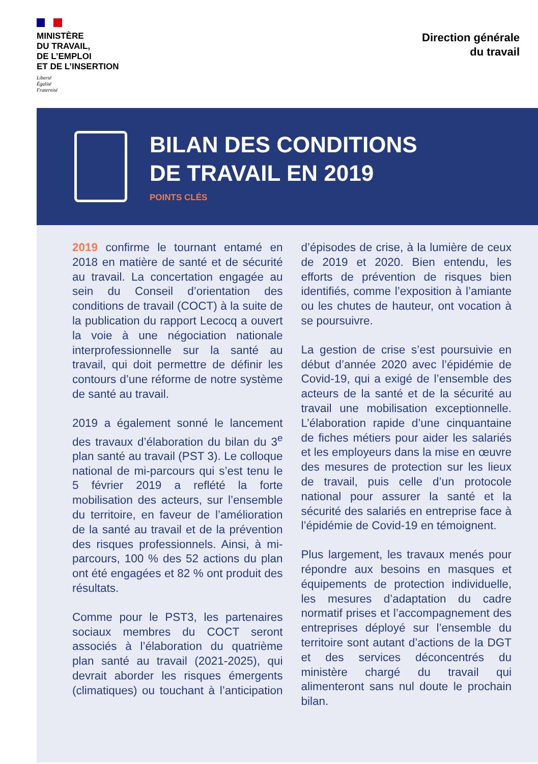MINISTÈRE
DU TRAVAIL,
DE L’EMPLOI
ET DE L’INSERTION
Liberté
Égalité
Fraternité
Direction générale
du travail
BILAN DES CONDITIONS
DE TRAVAIL EN 2019
POINTS CLÉS
2019 confirme le tournant entamé en 2018 en matière de santé et de sécurité au travail. La concertation engagée au sein du Conseil d’orientation des conditions de travail (COCT) à la suite de la publication du rapport Lecocq a ouvert la voie à une négociation nationale interprofessionnelle sur la santé au travail, qui doit permettre de définir les contours d’une réforme de notre système de santé au travail.
2019 a également sonné le lancement des travaux d’élaboration du bilan du 3<sup>e</sup> plan santé au travail (PST 3). Le colloque national de mi-parcours qui s’est tenu le 5 février 2019 a reflété la forte mobilisation des acteurs, sur l’ensemble du territoire, en faveur de l’amélioration de la santé au travail et de la prévention des risques professionnels. Ainsi, à mi-parcours, 100 % des 52 actions du plan ont été engagées et 82 % ont produit des résultats.
Comme pour le PST3, les partenaires sociaux membres du COCT seront associés à l’élaboration du quatrième plan santé au travail (2021-2025), qui devrait aborder les risques émergents (climatiques) ou touchant à l’anticipation d’épisodes de crise, à la lumière de ceux de 2019 et 2020. Bien entendu, les efforts de prévention de risques bien identifiés, comme l’exposition à l’amiante ou les chutes de hauteur, ont vocation à se poursuivre.
La gestion de crise s’est poursuivie en début d’année 2020 avec l’épidémie de Covid-19, qui a exigé de l’ensemble des acteurs de la santé et de la sécurité au travail une mobilisation exceptionnelle. L’élaboration rapide d’une cinquantaine de fiches métiers pour aider les salariés et les employeurs dans la mise en œuvre des mesures de protection sur les lieux de travail, puis celle d’un protocole national pour assurer la santé et la sécurité des salariés en entreprise face à l’épidémie de Covid-19 en témoignent.
Plus largement, les travaux menés pour répondre aux besoins en masques et équipements de protection individuelle, les mesures d’adaptation du cadre normatif prises et l’accompagnement des entreprises déployé sur l’ensemble du territoire sont autant d’actions de la DGT et des services déconcentrés du ministère chargé du travail qui alimenteront sans nul doute le prochain bilan.